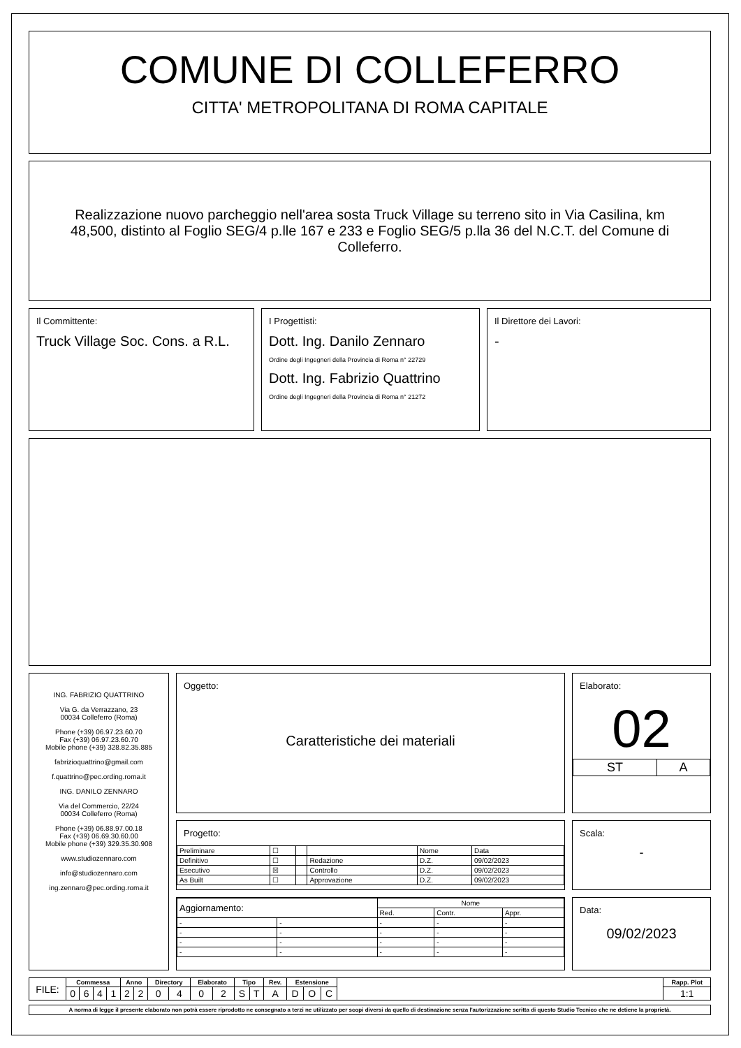COMUNE DI COLLEFERRO
CITTA' METROPOLITANA DI ROMA CAPITALE
Realizzazione nuovo parcheggio nell'area sosta Truck Village su terreno sito in Via Casilina, km 48,500, distinto al Foglio SEG/4 p.lle 167 e 233 e Foglio SEG/5 p.lla 36 del N.C.T. del Comune di Colleferro.
Il Committente:
Truck Village Soc. Cons. a R.L.
I Progettisti:
Dott. Ing. Danilo Zennaro
Ordine degli Ingegneri della Provincia di Roma n° 22729
Dott. Ing. Fabrizio Quattrino
Ordine degli Ingegneri della Provincia di Roma n° 21272
Il Direttore dei Lavori:
-
ING. FABRIZIO QUATTRINO
Via G. da Verrazzano, 23
00034 Colleferro (Roma)
Phone (+39) 06.97.23.60.70
Fax (+39) 06.97.23.60.70
Mobile phone (+39) 328.82.35.885
fabrizioquattrino@gmail.com
f.quattrino@pec.ording.roma.it
ING. DANILO ZENNARO
Via del Commercio, 22/24
00034 Colleferro (Roma)
Phone (+39) 06.88.97.00.18
Fax (+39) 06.69.30.60.00
Mobile phone (+39) 329.35.30.908
www.studiozennaro.com
info@studiozennaro.com
ing.zennaro@pec.ording.roma.it
Oggetto:
Caratteristiche dei materiali
Progetto:
| Preliminare | ☐ | | | Nome | Data |
| Definitivo | ☐ | | Redazione | D.Z. | 09/02/2023 |
| Esecutivo | ☒ | | Controllo | D.Z. | 09/02/2023 |
| As Built | ☐ | | Approvazione | D.Z. | 09/02/2023 |
| Aggiornamento: | | Nome | | |
| | | Red. | Contr. | Appr. |
| - | - | - | - | - |
| - | - | - | - | - |
| - | - | - | - | - |
| - | - | - | - | - |
Elaborato:
02
| ST | A |
Scala:
-
Data:
09/02/2023
| FILE: | Commessa | | | | Anno | | Directory | | Elaborato | | Tipo | | Rev. | Estensione | | | | Rapp. Plot |
| | 0 | 6 | 4 | 1 | 2 | 2 | 0 | 4 | 0 | 2 | S | T | A | D | O | C | | 1:1 |
A norma di legge il presente elaborato non potrà essere riprodotto ne consegnato a terzi ne utilizzato per scopi diversi da quello di destinazione senza l'autorizzazione scritta di questo Studio Tecnico che ne detiene la proprietà.